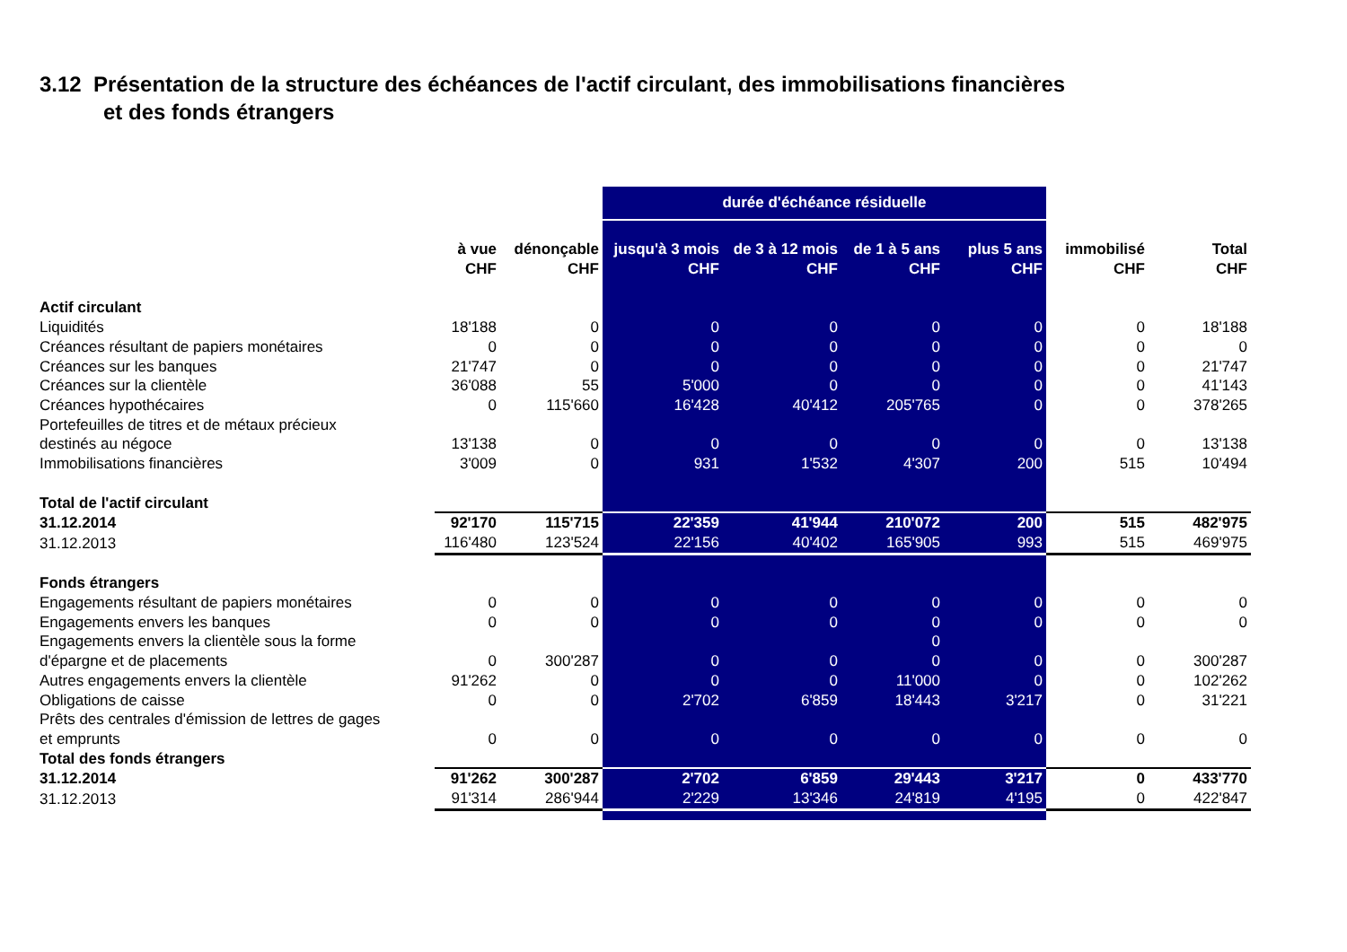3.12 Présentation de la structure des échéances de l'actif circulant, des immobilisations financières
et des fonds étrangers
| | | | durée d'échéance résiduelle | | | | | |
| --- | --- | --- | --- | --- | --- | --- | --- | --- |
| | à vue CHF | dénonçable CHF | jusqu'à 3 mois CHF | de 3 à 12 mois CHF | de 1 à 5 ans CHF | plus 5 ans CHF | immobilisé CHF | Total CHF |
| Actif circulant | | | | | | | | |
| Liquidités | 18'188 | 0 | 0 | 0 | 0 | 0 | 0 | 18'188 |
| Créances résultant de papiers monétaires | 0 | 0 | 0 | 0 | 0 | 0 | 0 | 0 |
| Créances sur les banques | 21'747 | 0 | 0 | 0 | 0 | 0 | 0 | 21'747 |
| Créances sur la clientèle | 36'088 | 55 | 5'000 | 0 | 0 | 0 | 0 | 41'143 |
| Créances hypothécaires | 0 | 115'660 | 16'428 | 40'412 | 205'765 | 0 | 0 | 378'265 |
| Portefeuilles de titres et de métaux précieux destinés au négoce | 13'138 | 0 | 0 | 0 | 0 | 0 | 0 | 13'138 |
| Immobilisations financières | 3'009 | 0 | 931 | 1'532 | 4'307 | 200 | 515 | 10'494 |
| Total de l'actif circulant | | | | | | | | |
| 31.12.2014 | 92'170 | 115'715 | 22'359 | 41'944 | 210'072 | 200 | 515 | 482'975 |
| 31.12.2013 | 116'480 | 123'524 | 22'156 | 40'402 | 165'905 | 993 | 515 | 469'975 |
| Fonds étrangers | | | | | | | | |
| Engagements résultant de papiers monétaires | 0 | 0 | 0 | 0 | 0 | 0 | 0 | 0 |
| Engagements envers les banques | 0 | 0 | 0 | 0 | 0 | 0 | 0 | 0 |
| Engagements envers la clientèle sous la forme d'épargne et de placements | 0 | 300'287 | 0 | 0 | 0 0 | 0 | 0 | 300'287 |
| Autres engagements envers la clientèle | 91'262 | 0 | 0 | 0 | 11'000 | 0 | 0 | 102'262 |
| Obligations de caisse | 0 | 0 | 2'702 | 6'859 | 18'443 | 3'217 | 0 | 31'221 |
| Prêts des centrales d'émission de lettres de gages et emprunts | 0 | 0 | 0 | 0 | 0 | 0 | 0 | 0 |
| Total des fonds étrangers | | | | | | | | |
| 31.12.2014 | 91'262 | 300'287 | 2'702 | 6'859 | 29'443 | 3'217 | 0 | 433'770 |
| 31.12.2013 | 91'314 | 286'944 | 2'229 | 13'346 | 24'819 | 4'195 | 0 | 422'847 |